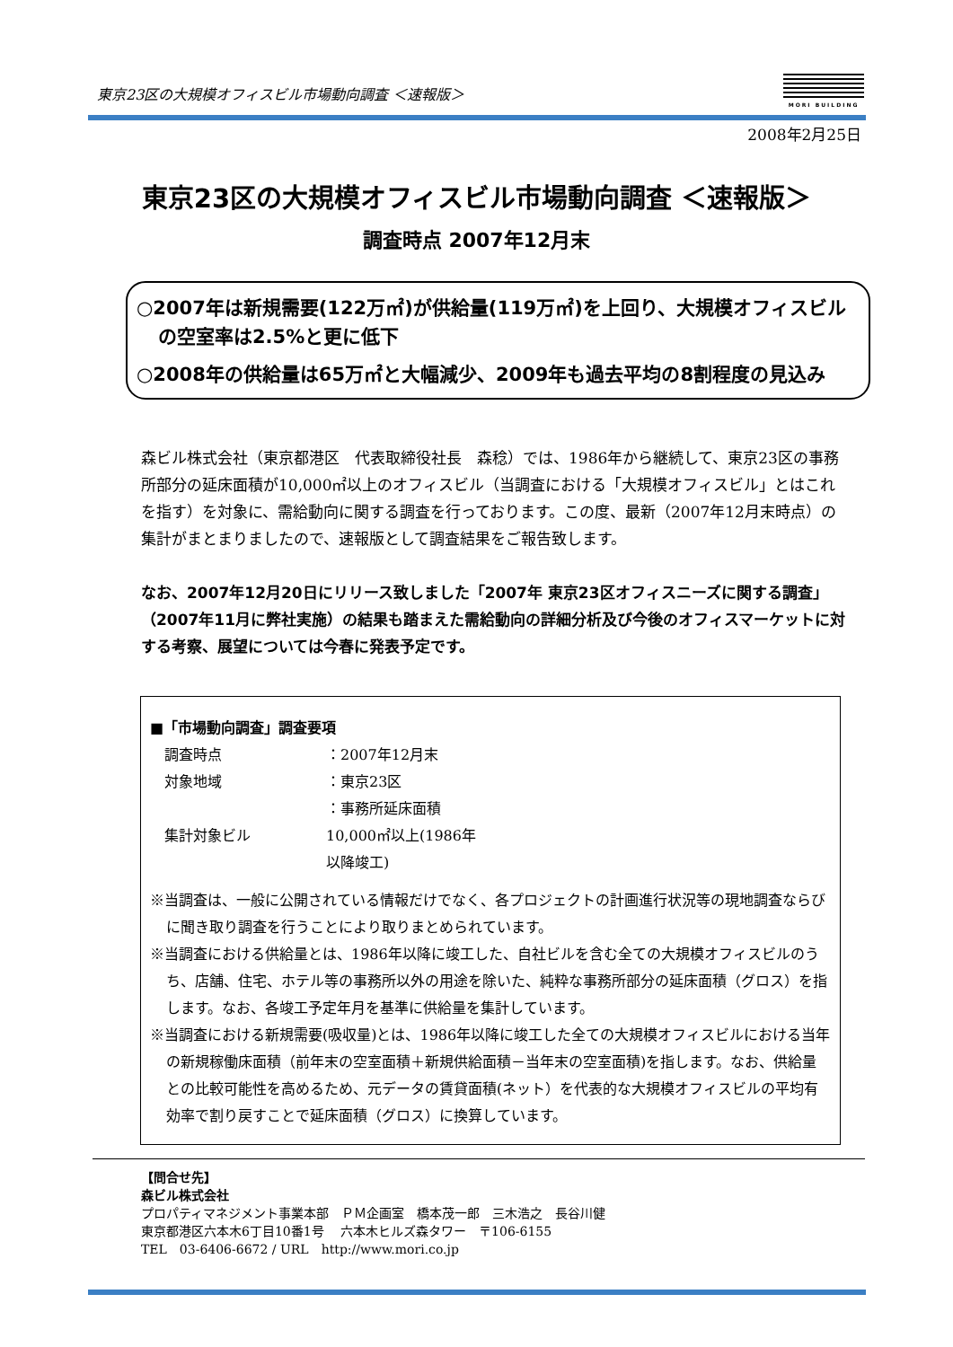東京23区の大規模オフィスビル市場動向調査 ＜速報版＞
MORI BUILDING
2008年2月25日
東京23区の大規模オフィスビル市場動向調査 ＜速報版＞
調査時点 2007年12月末
○2007年は新規需要(122万㎡)が供給量(119万㎡)を上回り、大規模オフィスビルの空室率は2.5%と更に低下
○2008年の供給量は65万㎡と大幅減少、2009年も過去平均の8割程度の見込み
森ビル株式会社（東京都港区　代表取締役社長　森稔）では、1986年から継続して、東京23区の事務所部分の延床面積が10,000㎡以上のオフィスビル（当調査における「大規模オフィスビル」とはこれを指す）を対象に、需給動向に関する調査を行っております。この度、最新（2007年12月末時点）の集計がまとまりましたので、速報版として調査結果をご報告致します。
なお、2007年12月20日にリリース致しました「2007年 東京23区オフィスニーズに関する調査」（2007年11月に弊社実施）の結果も踏まえた需給動向の詳細分析及び今後のオフィスマーケットに対する考察、展望については今春に発表予定です。
■「市場動向調査」調査要項
| 調査時点 | ：2007年12月末 |
| 対象地域 | ：東京23区 |
| 集計対象ビル | ：事務所延床面積10,000㎡以上(1986年以降竣工) |
※当調査は、一般に公開されている情報だけでなく、各プロジェクトの計画進行状況等の現地調査ならびに聞き取り調査を行うことにより取りまとめられています。
※当調査における供給量とは、1986年以降に竣工した、自社ビルを含む全ての大規模オフィスビルのうち、店舗、住宅、ホテル等の事務所以外の用途を除いた、純粋な事務所部分の延床面積（グロス）を指します。なお、各竣工予定年月を基準に供給量を集計しています。
※当調査における新規需要(吸収量)とは、1986年以降に竣工した全ての大規模オフィスビルにおける当年の新規稼働床面積（前年末の空室面積＋新規供給面積－当年末の空室面積)を指します。なお、供給量との比較可能性を高めるため、元データの賃貸面積(ネット）を代表的な大規模オフィスビルの平均有効率で割り戻すことで延床面積（グロス）に換算しています。
【問合せ先】
森ビル株式会社
プロパティマネジメント事業本部　ＰＭ企画室　橋本茂一郎　三木浩之　長谷川健
東京都港区六本木6丁目10番1号　 六本木ヒルズ森タワー　〒106-6155
TEL　03-6406-6672 / URL　http://www.mori.co.jp